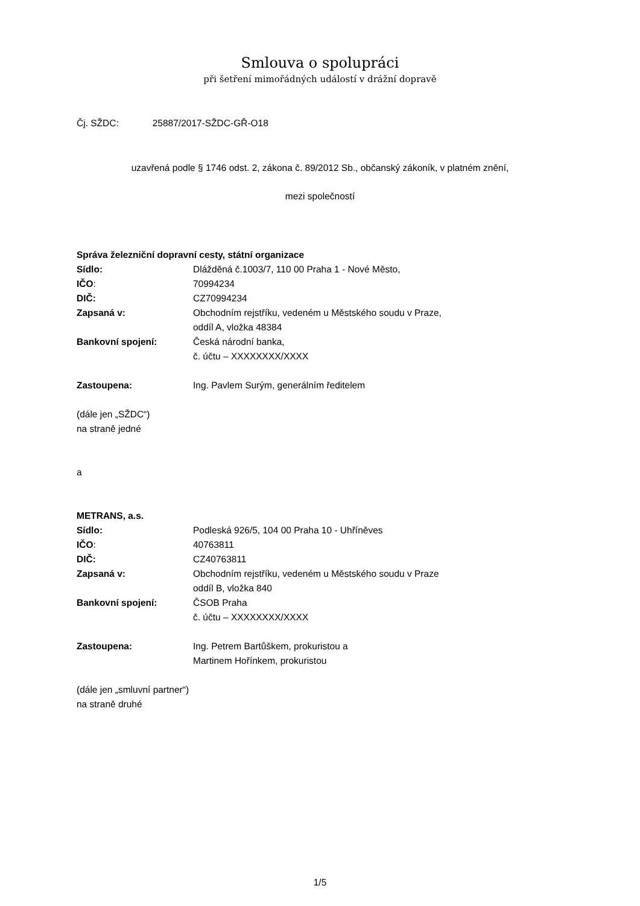Smlouva o spolupráci
při šetření mimořádných událostí v drážní dopravě
Čj. SŽDC: 25887/2017-SŽDC-GŘ-O18
uzavřená podle § 1746 odst. 2, zákona č. 89/2012 Sb., občanský zákoník, v platném znění,
mezi společností
Správa železniční dopravní cesty, státní organizace
| Sídlo: | Dlážděná č.1003/7, 110 00 Praha 1 - Nové Město, |
| IČO : | 70994234 |
| DIČ: | CZ70994234 |
| Zapsaná v: | Obchodním rejstříku, vedeném u Městského soudu v Praze, oddíl A, vložka 48384 |
| Bankovní spojení: | Česká národní banka, č. účtu – XXXXXXXX/XXXX |
| Zastoupena: | Ing. Pavlem Surým, generálním ředitelem |
(dále jen „SŽDC“)
na straně jedné
a
METRANS, a.s.
| Sídlo: | Podleská 926/5, 104 00 Praha 10 - Uhříněves |
| IČO : | 40763811 |
| DIČ: | CZ40763811 |
| Zapsaná v: | Obchodním rejstříku, vedeném u Městského soudu v Praze oddíl B, vložka 840 |
| Bankovní spojení: | ČSOB Praha č. účtu – XXXXXXXX/XXXX |
| Zastoupena: | Ing. Petrem Bartůškem, prokuristou a Martinem Hořínkem, prokuristou |
(dále jen „smluvní partner“)
na straně druhé
1/5